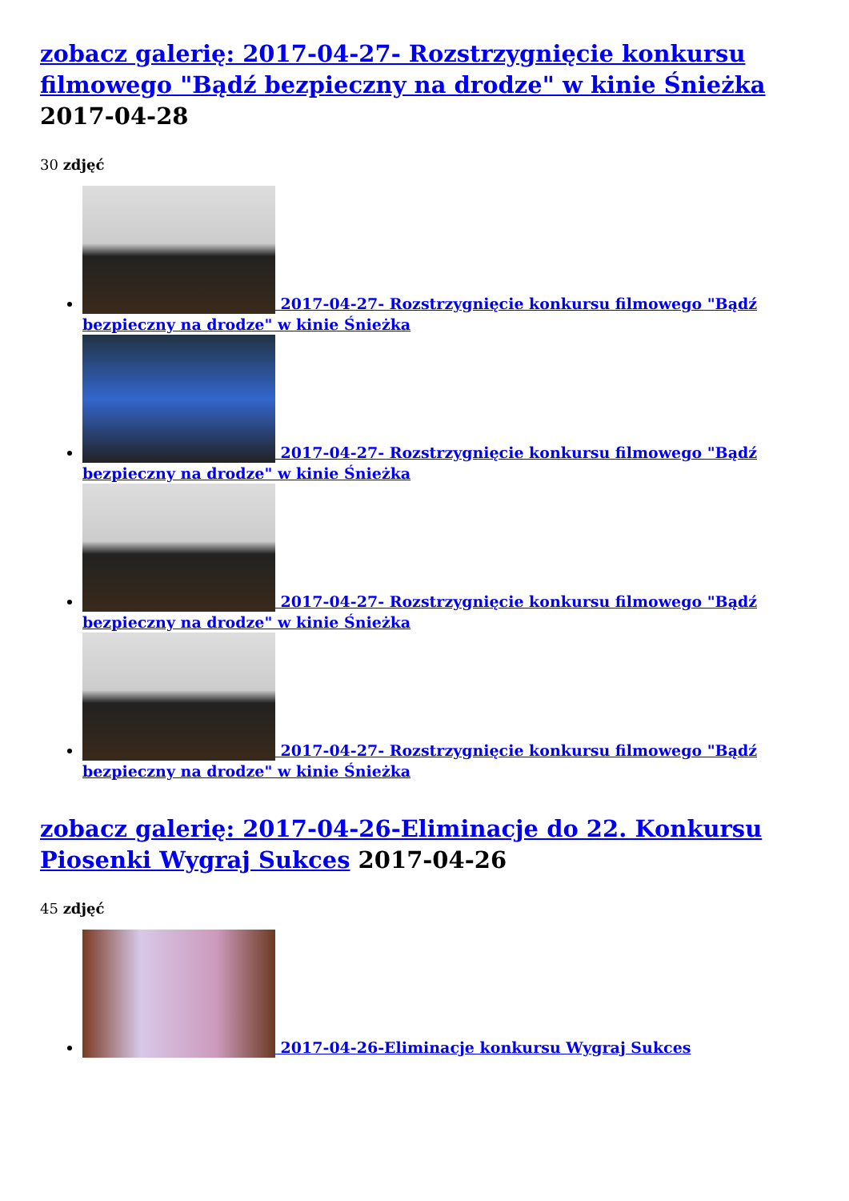zobacz galerię: 2017-04-27- Rozstrzygnięcie konkursu filmowego "Bądź bezpieczny na drodze" w kinie Śnieżka
2017-04-28
30 zdjęć
2017-04-27- Rozstrzygnięcie konkursu filmowego "Bądź bezpieczny na drodze" w kinie Śnieżka
2017-04-27- Rozstrzygnięcie konkursu filmowego "Bądź bezpieczny na drodze" w kinie Śnieżka
2017-04-27- Rozstrzygnięcie konkursu filmowego "Bądź bezpieczny na drodze" w kinie Śnieżka
2017-04-27- Rozstrzygnięcie konkursu filmowego "Bądź bezpieczny na drodze" w kinie Śnieżka
zobacz galerię: 2017-04-26-Eliminacje do 22. Konkursu Piosenki Wygraj Sukces 2017-04-26
45 zdjęć
2017-04-26-Eliminacje konkursu Wygraj Sukces